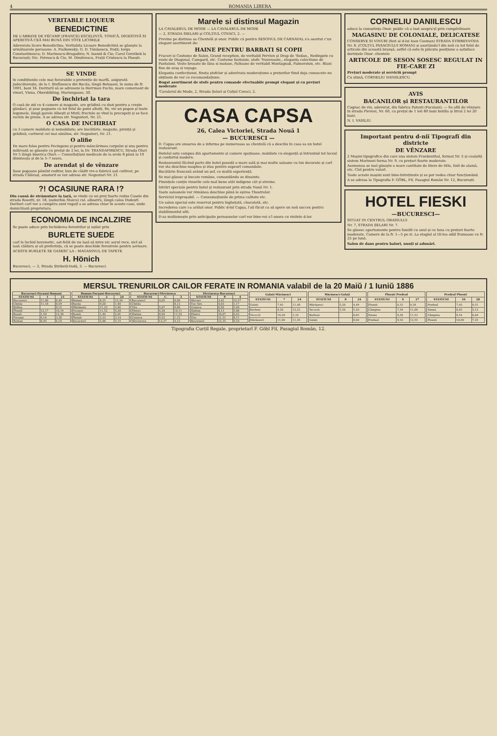4 ROMANIA LIBERA
VERITABLE LIQUEUR
BENEDICTINE
DE L'ABBAYE DE FÉCAMP (FRANCE) ESCELINTĂ, TONICĂ, DIGESTIVĂ SI APERITIVĂ CEĂ MAI BUNĂ DIN TÓTE LICORILE
Adeverata licore Benedictina. Veritabila Licoare Benedictină se găsește la următoarele persoane: A. Fialkowsky; G. D. Tănăsescu, frații; Iorgu Constantinescu; D. Marinescu-Bragadiru; N. Ioanid & Cie; Carol Gerstbek la București; Nic. Petrescu & Cie, M. Dimitrescu, Frații Cristescu la Ploești.
SE VINDE
în condițiunile cele mai favorabile o pretenție de marfă, asigurată judecătorește, de la I. Ștefănescu din Bacău, lângă Botoșani, în suma de fr. 1001, bani 16. Doritorii să se adreseze la Herrman Fuchs, mare comersant de vinuri, Viena, Oberdöbling, Mariengasse, 30.
De închiriat la tara
O casă de zid cu 4 camere și magazie, are grădină cu duzi pentru a crește gândaci, și șase pogoane cu tot felul de pomi altoiți, fin, vie un pogon și toate legumele, lângă garele Albești și Mizil; fructele se vînd la precupeți și se face rachiu de prune. A se adresa str. Negustori, Nr. 21.
O CASA DE INCHIRIAT
cu 3 camere mobilate și nemobilate; are bucătărie, magazie, pivniță și grădină; cartierul cel mai sănătos, str. Negustori, Nr. 21.
O alifie
De mare folos pentru Pecingene și pentru mâncărimea corpului și una pentru mătreață se găsește cu prețul de 2 lei, la Dr. TRANDAFIRESCU, Strada Olari Nr 5 lângă biserica Olari.— Consultațiuni medicale de la orele 8 până la 10 dimineața și de la 5–7 seara.
De arendat și de vênzare
Șase pogoane pămînt roditor, bun de clădit vre-o fabrică saŭ cultivat, pe strada Călărași, amatorii se vor adresa str. Negustori Nr. 21.
?! OCASIUNE RARA !?
Din causă de strămutare la țară, se vinde cu un preț foarte redus Casele din strada Rosetti, nr. 18, (suburbia Staicu) cul. albastru, lângă calea Dudeștĭ. Doritori carĭ vor a cumpĕra sunt rugațĭ a se adresa chiar în aceste case, unde domiciliază proprietara.
ECONOMIA DE INCALZIRE
Se poate aduce prin închiderea ferestrilor și ușilor prin
BURLETE SUEDE
carĭ le închid heremetic, ast-feliŭ de nu lasă să intre nic aerul rece, nicĭ să iasă căldura și aŭ preferința, că se poate deschide ferestrele pentru aerisare.
ACESTE BURLETE SE GASESC LA : MAGASINUL DE TAPETE
H. Hönich
Bucuresci, — 3, Strada Știrbeiŭ-Vodă, 3. — Bucuresci.
Marele si distinsul Magazin
LA CAVALERUL DE MODE — LA CAVALERUL DE MODE
— 2, STRADA SIELARI și COLȚIUL COVACI, 2. —
Previne pe distinsa sa Clientelă și onor. Public că pentru SESONUL DE CARNAVAL s'a asortat c'un elegant asortiment de:
HAINE PENTRU BARBATI SI COPII
Fracuri si Costume de Salon, Grand reception, de veritabil Pervien și Drap de 'Sedan,, Redingote cu veste de Diagonal, Camgard, etc. Costume fantaisie, stofe 'Nouveaute,, eleganta colectiune de Pantaloni. Veste brosate de lâna si matase, Paltoane de veritabil Montagnak, Palmerston, etc. Blani fine de oraș si voyage.
Eleganța confecțiunei, fineța ștofelor și adevĕrata moderațiune a prețurilor fiind deja cunoscute nu obținem de ver ce recomandațiune.
Bogat asortiment de stofe pentru comande efectuabile prompt elegant și cu prețuri moderate
'Cavalerul de Mode, 2, Strada Șelari și Colțul Covaci, 2.
CASA CAPSA
26, Calea Victoriei, Strada Nouă 1
— BUCURESCI —
D. Capșa are onoarea de a informa pe numeroasa sa clientelă că a deschis în casa sa un hotel restaurant.
Hotelul este compus din apartamente și camere spațioase, mobilate cu eleganță și întrunind tot lucsul și confortul modern.
Restaurantul făcênd parte din hotel posedă o mare sală și mai multe saloane cu lux decorate și carĭ vor sta deschise noaptea și ziua pentru supeurĭ comandate.
Bucătărie franceză având un șef, ce multă esperiență.
Se mai găsesc și bucate române, comandându se dinainte.
Pimnițele conțin vinurile cele maĭ bune atât indigene cât și streine.
Intrări speciale pentru hotel și restaurant prin strada Nouă Nr. 1.
Toate saloanele vor rĕmânea deschise până le eșirea Theatrelor.
Serviciul ireproșabil. — Consumațiunile de prima calitate etc.
Un salon special este reservat pentru înghețată, chocolată, etc.
Increderea care i-a arătat onor. Public d-luĭ Capșa, l'aŭ făcut ca să spere un noŭ succes pentru stabilimentul sĕŭ.
D-sa mulțumește prin anticipație persoanelor carĭ vor bine-voi a'l onora cu visitele d-lor.
CORNELIU DANIILESCU
aduce la cunoștința Onor. public că a luat asupra'șĭ prin cumpĕrătoare
MAGASINU DE COLONIALE, DELICATESE
CONSERVE SI VINURI (fost al d-lui Ioan Cosman) STRADA STIRBEY-VODA Nr. 8. (COLȚUL PASAGIULUI ROMAN) și asortându'l din noŭ cu tot felul de articole din această branșă, astfel că este în plăcuta posițiune a satisface dorințele Onor. clientele
ARTICOLE DE SESON SOSESC REGULAT IN FIE-CARE ZI
Prețuri moderate și serviciŭ prompt
Cu stimă, CORNELIU DANIILESCU.
AVIS
BACANILOR și RESTAURANTILOR
Cognac de vin, adeverat, din fabrica Patesti (Focsiani). — Se află de vênzare în strada Plevnei, Nr. 60, cu prețul de 1 leŭ 80 bani butilia și litrul 2 lei 20 bani.
N. I. VASILIU.
Important pentru d-niĭ Tipografĭ din districte
DE VÊNZARE
2 Mașini tipografice din care una sistem Frankenthal, format Nr. 5 și cealaltă sistem Marinoni forma Nr. 9, cu prețuri foarte moderate.
Asemenea se maĭ găsește o mare cantitate de litere de titlu, liniĭ de alamă, etc. Cleĭ pentru valurĭ.
Toate aceste mașini sunt bine-întreținute și se pot vedea chiar funcționând.
A se adresa la Tipografia F. GÖBL, Fiĭ, Pasagiul Român Nr. 12, București.
HOTEL FIESKI
—BUCURESCI—
SITUAT IN CENTRUL ORASIULUI
Nr. 7, STRADA ȘELARI Nr. 7.
Se găsesc apartamente pentru familiĭ cu anul și cu luna cu prețuri foarte moderate. Camere de la fr. 1—5 pe zi. La etagiul al III-lea odăĭ frumoase cu fr. 25 pe lună.
Salon de dans pentru balurĭ, nunțĭ și adunărĭ.
MERSUL TRENURILOR CAILOR FERATE IN ROMANIA valabil de la 20 Maiŭ / 1 Iuniŭ 1886
| Bucureșcĭ-Focșanĭ-Romanĭ | | |
| --- | --- | --- |
| STATIUNI | 1 | 21 |
| Bucuresci | 11,00 | 8,40 |
| Chitila | 11,18 | 8,59 |
| Buftea | | 9,12 |
| Ploeștĭ | 12,17 | 10,19 |
| Buzeŭ | 1,59 | 12,30 |
| Focșani | 4,16 | 3,38 |
| Roman | 8,45 | 4,10 |
| Roman-Focșanĭ-Bucureșcĭ | | |
| --- | --- | --- |
| STATIUNI | 2 | 24 |
| Roman | 8,25 | 12,30 |
| Bacău | 9,20 | 1,40 |
| Mărășești | 11,23 | 3,46 |
| Focșani | 11,52 | 4,28 |
| Buzeŭ | 1,46 | 2,01 |
| Ploești | 3,33 | 3,14 |
| Bucurescĭ | 5,00 | 5,15 |
| Bucureșcĭ-Vêrciorova | | |
| --- | --- | --- |
| STATIUNI | C. | 3 |
| Bucurescĭ | 4,05 | 8,00 |
| Chitila | | 8,13 |
| Titu | 5,07 | 9,00 |
| Pitesci | 6,20 | 10,11 |
| Slatina | 8,04 | 11,52 |
| Craiova | 9,25 | 1,12 |
| Vêrciorova | 12,27 | 4,12 |
| Vêrciorova-Bucureșcĭ | | |
| --- | --- | --- |
| STATIUNI | P. | 4 |
| Vêrcior. | 3,42 | 12,57 |
| Tur.-Sev. | 4,03 | 1,17 |
| Craiova | 6,50 | 5,49 |
| Slatina | 8,13 | 5,08 |
| Pitesci | 10,07 | 6,43 |
| Titu | 11,31 | 8,11 |
| Bucurescĭ | 12,35 | 9,10 |
| Galațĭ-Mărășeșcĭ | | |
| --- | --- | --- |
| STATIUNI | 7 | 24 |
| Galați | 7,45 | 11,40 |
| Barboși | 8,20 | 12,22 |
| Tecuciŭ | 10,20 | 3,10 |
| Mărășescĭ | 11,06 | 11,45 |
| Mărășeșcĭ-Galațĭ | | |
| --- | --- | --- |
| STATIUNI | 8 | 24 |
| Mărășesci | 5,20 | 4,49 |
| Tecuciŭ | 5,50 | 5,20 |
| Barboși | | 8,05 |
| Galați | | 8,60 |
| Ploeștĭ Predeal | | |
| --- | --- | --- |
| STATIUNI | 9 | 27 |
| Ploești | 6,15 | 9,38 |
| Câmpina | 7,39 | 11,09 |
| Sinaia | 8,30 | 11,53 |
| Predeal | 9,10 | 12,55 |
| Predeal Ploeștĭ | | |
| --- | --- | --- |
| STATIUNI | 10 | 28 |
| Predeal | 7,45 | 4,51 |
| Sinaia | 8,05 | 5,12 |
| Câmpina | 8,54 | 6,04 |
| Ploești | 10,09 | 7,25 |
Tipografia Curțiĭ Regale, proprietarĭ F. Göbl Fiĭ, Pasagiul Român, 12.